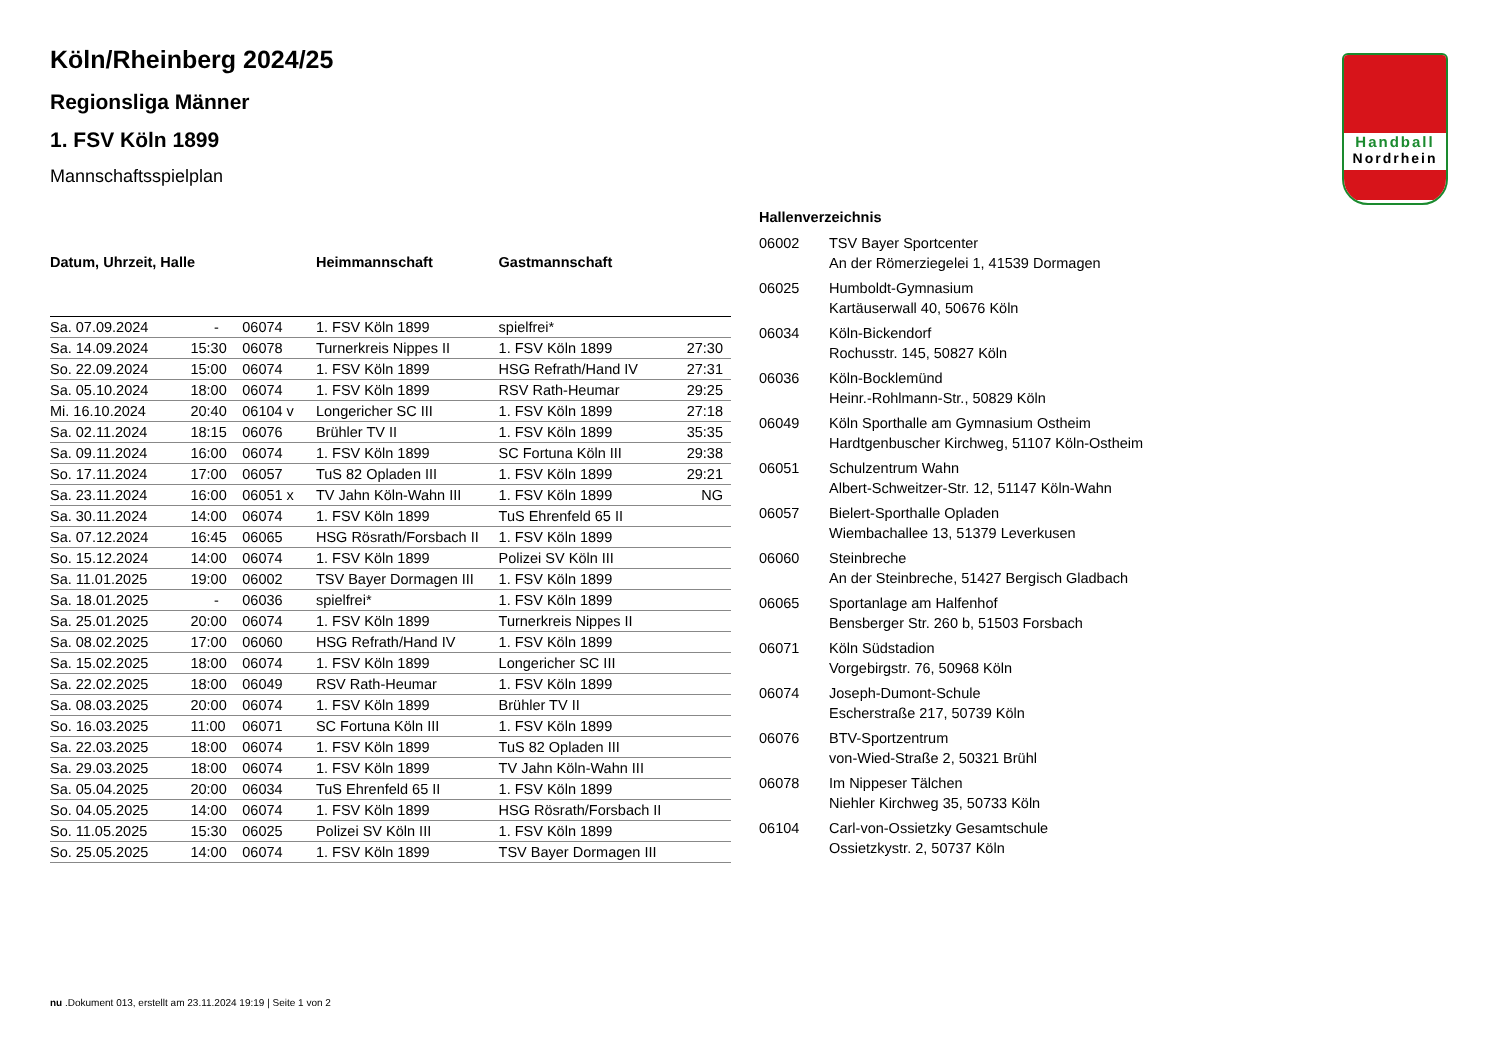Handball
Nordrhein
Köln/Rheinberg 2024/25
Regionsliga Männer
1. FSV Köln 1899
Mannschaftsspielplan
| Datum, Uhrzeit, Halle | | | Heimmannschaft | Gastmannschaft | |
| --- | --- | --- | --- | --- | --- |
| Sa. 07.09.2024 | - | 06074 | 1. FSV Köln 1899 | spielfrei* | |
| Sa. 14.09.2024 | 15:30 | 06078 | Turnerkreis Nippes II | 1. FSV Köln 1899 | 27:30 |
| So. 22.09.2024 | 15:00 | 06074 | 1. FSV Köln 1899 | HSG Refrath/Hand IV | 27:31 |
| Sa. 05.10.2024 | 18:00 | 06074 | 1. FSV Köln 1899 | RSV Rath-Heumar | 29:25 |
| Mi. 16.10.2024 | 20:40 | 06104 v | Longericher SC III | 1. FSV Köln 1899 | 27:18 |
| Sa. 02.11.2024 | 18:15 | 06076 | Brühler TV II | 1. FSV Köln 1899 | 35:35 |
| Sa. 09.11.2024 | 16:00 | 06074 | 1. FSV Köln 1899 | SC Fortuna Köln III | 29:38 |
| So. 17.11.2024 | 17:00 | 06057 | TuS 82 Opladen III | 1. FSV Köln 1899 | 29:21 |
| Sa. 23.11.2024 | 16:00 | 06051 x | TV Jahn Köln-Wahn III | 1. FSV Köln 1899 | NG |
| Sa. 30.11.2024 | 14:00 | 06074 | 1. FSV Köln 1899 | TuS Ehrenfeld 65 II | |
| Sa. 07.12.2024 | 16:45 | 06065 | HSG Rösrath/Forsbach II | 1. FSV Köln 1899 | |
| So. 15.12.2024 | 14:00 | 06074 | 1. FSV Köln 1899 | Polizei SV Köln III | |
| Sa. 11.01.2025 | 19:00 | 06002 | TSV Bayer Dormagen III | 1. FSV Köln 1899 | |
| Sa. 18.01.2025 | - | 06036 | spielfrei* | 1. FSV Köln 1899 | |
| Sa. 25.01.2025 | 20:00 | 06074 | 1. FSV Köln 1899 | Turnerkreis Nippes II | |
| Sa. 08.02.2025 | 17:00 | 06060 | HSG Refrath/Hand IV | 1. FSV Köln 1899 | |
| Sa. 15.02.2025 | 18:00 | 06074 | 1. FSV Köln 1899 | Longericher SC III | |
| Sa. 22.02.2025 | 18:00 | 06049 | RSV Rath-Heumar | 1. FSV Köln 1899 | |
| Sa. 08.03.2025 | 20:00 | 06074 | 1. FSV Köln 1899 | Brühler TV II | |
| So. 16.03.2025 | 11:00 | 06071 | SC Fortuna Köln III | 1. FSV Köln 1899 | |
| Sa. 22.03.2025 | 18:00 | 06074 | 1. FSV Köln 1899 | TuS 82 Opladen III | |
| Sa. 29.03.2025 | 18:00 | 06074 | 1. FSV Köln 1899 | TV Jahn Köln-Wahn III | |
| Sa. 05.04.2025 | 20:00 | 06034 | TuS Ehrenfeld 65 II | 1. FSV Köln 1899 | |
| So. 04.05.2025 | 14:00 | 06074 | 1. FSV Köln 1899 | HSG Rösrath/Forsbach II | |
| So. 11.05.2025 | 15:30 | 06025 | Polizei SV Köln III | 1. FSV Köln 1899 | |
| So. 25.05.2025 | 14:00 | 06074 | 1. FSV Köln 1899 | TSV Bayer Dormagen III | |
| Hallenverzeichnis | |
| --- | --- |
| 06002 | TSV Bayer Sportcenter An der Römerziegelei 1, 41539 Dormagen |
| 06025 | Humboldt-Gymnasium Kartäuserwall 40, 50676 Köln |
| 06034 | Köln-Bickendorf Rochusstr. 145, 50827 Köln |
| 06036 | Köln-Bocklemünd Heinr.-Rohlmann-Str., 50829 Köln |
| 06049 | Köln Sporthalle am Gymnasium Ostheim Hardtgenbuscher Kirchweg, 51107 Köln-Ostheim |
| 06051 | Schulzentrum Wahn Albert-Schweitzer-Str. 12, 51147 Köln-Wahn |
| 06057 | Bielert-Sporthalle Opladen Wiembachallee 13, 51379 Leverkusen |
| 06060 | Steinbreche An der Steinbreche, 51427 Bergisch Gladbach |
| 06065 | Sportanlage am Halfenhof Bensberger Str. 260 b, 51503 Forsbach |
| 06071 | Köln Südstadion Vorgebirgstr. 76, 50968 Köln |
| 06074 | Joseph-Dumont-Schule Escherstraße 217, 50739 Köln |
| 06076 | BTV-Sportzentrum von-Wied-Straße 2, 50321 Brühl |
| 06078 | Im Nippeser Tälchen Niehler Kirchweg 35, 50733 Köln |
| 06104 | Carl-von-Ossietzky Gesamtschule Ossietzkystr. 2, 50737 Köln |
nu .Dokument 013, erstellt am 23.11.2024 19:19 | Seite 1 von 2